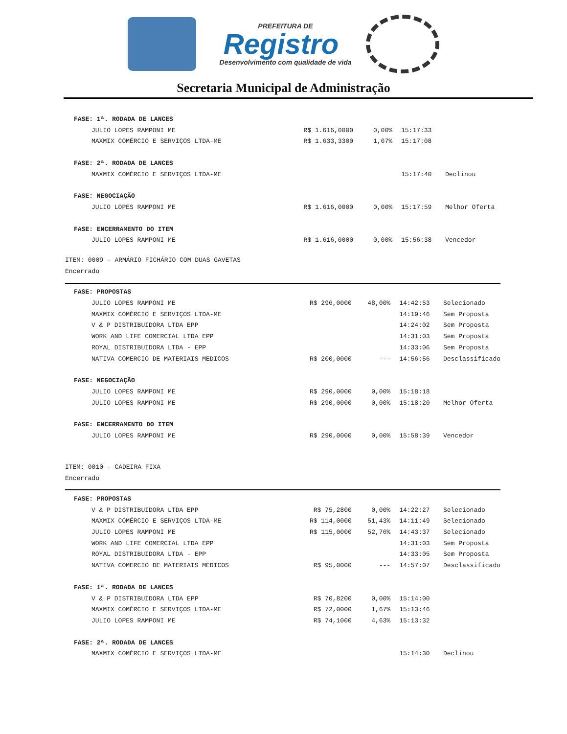PREFEITURA DE
Registro
Desenvolvimento com qualidade de vida
Secretaria Municipal de Administração
| FASE: 1ª. RODADA DE LANCES | | | | |
| JULIO LOPES RAMPONI ME | R$ 1.616,0000 | 0,00% | 15:17:33 | |
| MAXMIX COMÉRCIO E SERVIÇOS LTDA-ME | R$ 1.633,3300 | 1,07% | 15:17:08 | |
| FASE: 2ª. RODADA DE LANCES | | | | |
| MAXMIX COMÉRCIO E SERVIÇOS LTDA-ME | | | 15:17:40 | Declinou |
| FASE: NEGOCIAÇÃO | | | | |
| JULIO LOPES RAMPONI ME | R$ 1.616,0000 | 0,00% | 15:17:59 | Melhor Oferta |
| FASE: ENCERRAMENTO DO ITEM | | | | |
| JULIO LOPES RAMPONI ME | R$ 1.616,0000 | 0,00% | 15:56:38 | Vencedor |
ITEM: 0009 - ARMÁRIO FICHÁRIO COM DUAS GAVETAS
Encerrado
| FASE: PROPOSTAS | | | | |
| JULIO LOPES RAMPONI ME | R$ 296,0000 | 48,00% | 14:42:53 | Selecionado |
| MAXMIX COMÉRCIO E SERVIÇOS LTDA-ME | | | 14:19:46 | Sem Proposta |
| V & P DISTRIBUIDORA LTDA EPP | | | 14:24:02 | Sem Proposta |
| WORK AND LIFE COMERCIAL LTDA EPP | | | 14:31:03 | Sem Proposta |
| ROYAL DISTRIBUIDORA LTDA - EPP | | | 14:33:06 | Sem Proposta |
| NATIVA COMERCIO DE MATERIAIS MEDICOS | R$ 200,0000 | --- | 14:56:56 | Desclassificado |
| FASE: NEGOCIAÇÃO | | | | |
| JULIO LOPES RAMPONI ME | R$ 290,0000 | 0,00% | 15:18:18 | |
| JULIO LOPES RAMPONI ME | R$ 290,0000 | 0,00% | 15:18:20 | Melhor Oferta |
| FASE: ENCERRAMENTO DO ITEM | | | | |
| JULIO LOPES RAMPONI ME | R$ 290,0000 | 0,00% | 15:58:39 | Vencedor |
ITEM: 0010 - CADEIRA FIXA
Encerrado
| FASE: PROPOSTAS | | | | |
| V & P DISTRIBUIDORA LTDA EPP | R$ 75,2800 | 0,00% | 14:22:27 | Selecionado |
| MAXMIX COMÉRCIO E SERVIÇOS LTDA-ME | R$ 114,0000 | 51,43% | 14:11:49 | Selecionado |
| JULIO LOPES RAMPONI ME | R$ 115,0000 | 52,76% | 14:43:37 | Selecionado |
| WORK AND LIFE COMERCIAL LTDA EPP | | | 14:31:03 | Sem Proposta |
| ROYAL DISTRIBUIDORA LTDA - EPP | | | 14:33:05 | Sem Proposta |
| NATIVA COMERCIO DE MATERIAIS MEDICOS | R$ 95,0000 | --- | 14:57:07 | Desclassificado |
| FASE: 1ª. RODADA DE LANCES | | | | |
| V & P DISTRIBUIDORA LTDA EPP | R$ 70,8200 | 0,00% | 15:14:00 | |
| MAXMIX COMÉRCIO E SERVIÇOS LTDA-ME | R$ 72,0000 | 1,67% | 15:13:46 | |
| JULIO LOPES RAMPONI ME | R$ 74,1000 | 4,63% | 15:13:32 | |
| FASE: 2ª. RODADA DE LANCES | | | | |
| MAXMIX COMÉRCIO E SERVIÇOS LTDA-ME | | | 15:14:30 | Declinou |